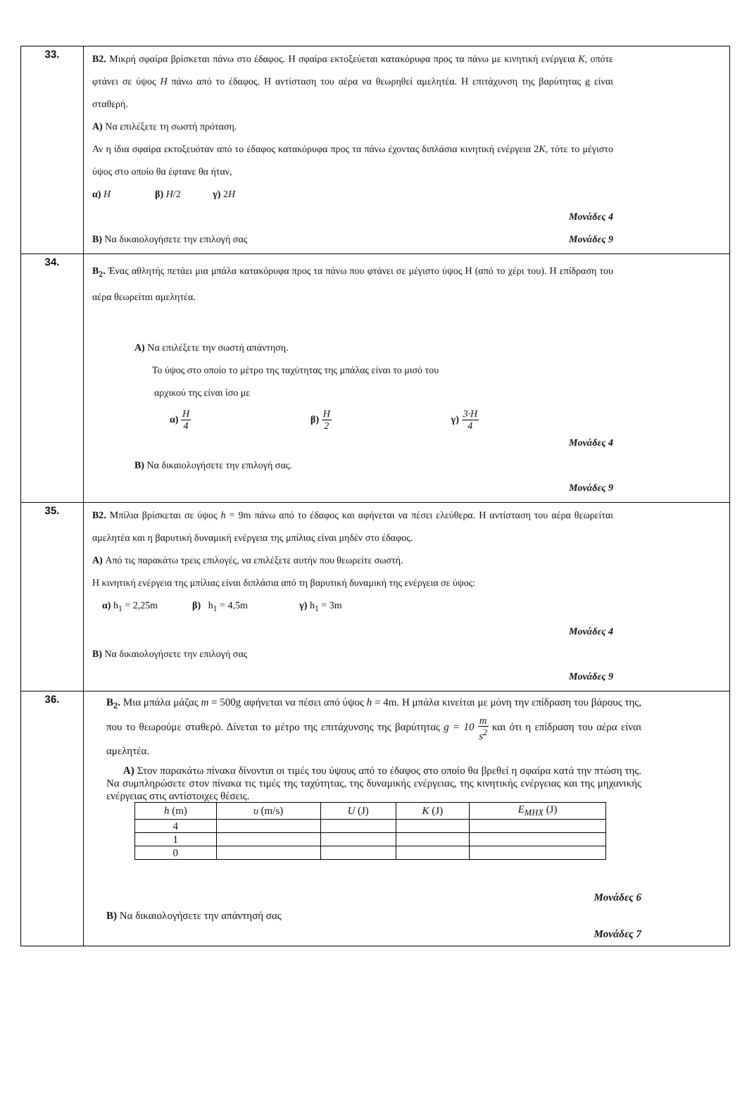| 33. | B2. Μικρή σφαίρα βρίσκεται πάνω στο έδαφος. Η σφαίρα εκτοξεύεται κατακόρυφα προς τα πάνω με κινητική ενέργεια K , οπότε φτάνει σε ύψος H πάνω από το έδαφος. Η αντίσταση του αέρα να θεωρηθεί αμελητέα. Η επιτάχυνση της βαρύτητας g είναι σταθερή. A) Να επιλέξετε τη σωστή πρόταση. Αν η ίδια σφαίρα εκτοξευόταν από το έδαφος κατακόρυφα προς τα πάνω έχοντας διπλάσια κινητική ενέργεια 2 K , τότε το μέγιστο ύψος στο οποίο θα έφτανε θα ήταν, α) H β) H /2 γ) 2 H Μονάδες 4 B) Να δικαιολογήσετε την επιλογή σας Μονάδες 9 |
| 34. | B<sub>2</sub>. Ένας αθλητής πετάει μια μπάλα κατακόρυφα προς τα πάνω που φτάνει σε μέγιστο ύψος Η (από το χέρι του). Η επίδραση του αέρα θεωρείται αμελητέα. A) Να επιλέξετε την σωστή απάντηση. Το ύψος στο οποίο το μέτρο της ταχύτητας της μπάλας είναι το μισό του αρχικού της είναι ίσο με α) H 4 β) H 2 γ) 3·H 4 Μονάδες 4 B) Να δικαιολογήσετε την επιλογή σας. Μονάδες 9 |
| 35. | B2. Μπίλια βρίσκεται σε ύψος h = 9m πάνω από το έδαφος και αφήνεται να πέσει ελεύθερα. Η αντίσταση του αέρα θεωρείται αμελητέα και η βαρυτική δυναμική ενέργεια της μπίλιας είναι μηδέν στο έδαφος. A) Από τις παρακάτω τρεις επιλογές, να επιλέξετε αυτήν που θεωρείτε σωστή. Η κινητική ενέργεια της μπίλιας είναι διπλάσια από τη βαρυτική δυναμική της ενέργεια σε ύψος: α) h<sub>1</sub> = 2,25m β) h<sub>1</sub> = 4,5m γ) h<sub>1</sub> = 3m Μονάδες 4 B) Να δικαιολογήσετε την επιλογή σας Μονάδες 9 |
| 36. | B<sub>2</sub>. Μια μπάλα μάζας m = 500g αφήνεται να πέσει από ύψος h = 4m. Η μπάλα κινείται με μόνη την επίδραση του βάρους της, που το θεωρούμε σταθερό. Δίνεται το μέτρο της επιτάχυνσης της βαρύτητας g = 10 m s<sup>2</sup> και ότι η επίδραση του αέρα είναι αμελητέα. A) Στον παρακάτω πίνακα δίνονται οι τιμές του ύψους από το έδαφος στο οποίο θα βρεθεί η σφαίρα κατά την πτώση της. Να συμπληρώσετε στον πίνακα τις τιμές της ταχύτητας, της δυναμικής ενέργειας, της κινητικής ενέργειας και της μηχανικής ενέργειας στις αντίστοιχες θέσεις. / h (m) / υ (m/s) / U (J) / K (J) / E<sub>ΜΗΧ</sub> (J) / / --- / --- / --- / --- / --- / / 4 / / / / / / 1 / / / / / / 0 / / / / / Μονάδες 6 B) Να δικαιολογήσετε την απάντησή σας Μονάδες 7 |